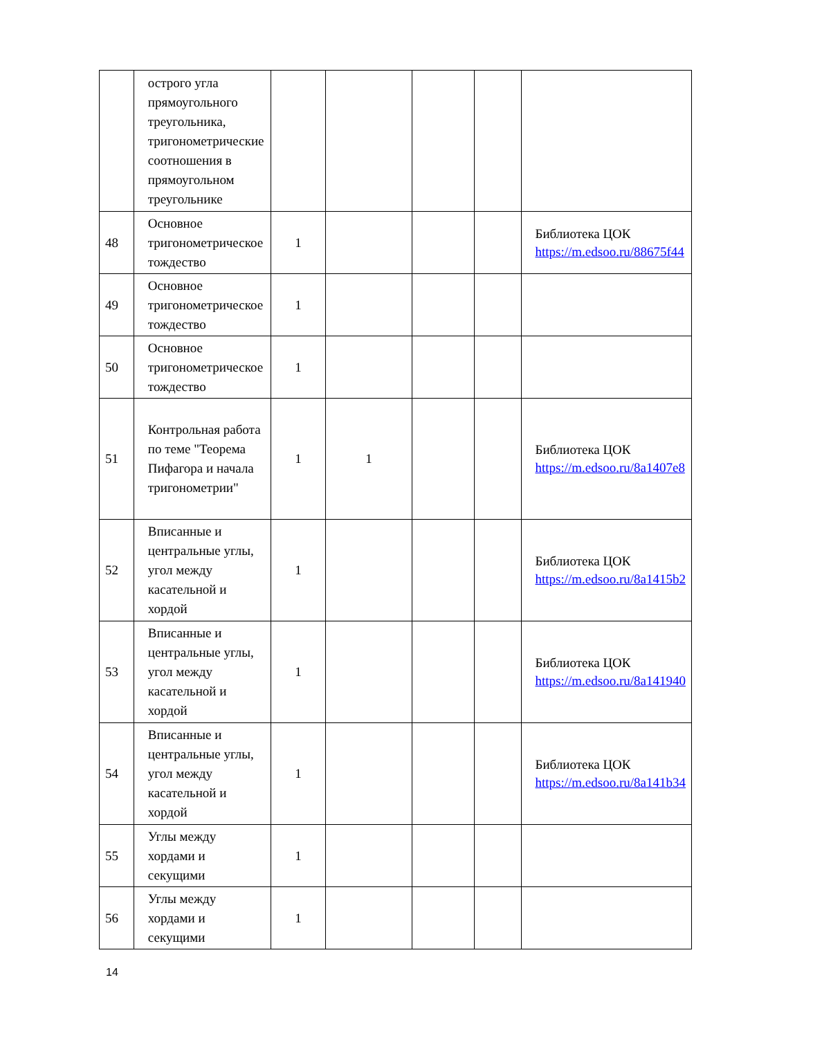| | острого угла прямоугольного треугольника, тригонометрические соотношения в прямоугольном треугольнике | | | | | |
| 48 | Основное тригонометрическое тождество | 1 | | | | Библиотека ЦОК https://m.edsoo.ru/88675f44 |
| 49 | Основное тригонометрическое тождество | 1 | | | | |
| 50 | Основное тригонометрическое тождество | 1 | | | | |
| 51 | Контрольная работа по теме "Теорема Пифагора и начала тригонометрии" | 1 | 1 | | | Библиотека ЦОК https://m.edsoo.ru/8a1407e8 |
| 52 | Вписанные и центральные углы, угол между касательной и хордой | 1 | | | | Библиотека ЦОК https://m.edsoo.ru/8a1415b2 |
| 53 | Вписанные и центральные углы, угол между касательной и хордой | 1 | | | | Библиотека ЦОК https://m.edsoo.ru/8a141940 |
| 54 | Вписанные и центральные углы, угол между касательной и хордой | 1 | | | | Библиотека ЦОК https://m.edsoo.ru/8a141b34 |
| 55 | Углы между хордами и секущими | 1 | | | | |
| 56 | Углы между хордами и секущими | 1 | | | | |
14